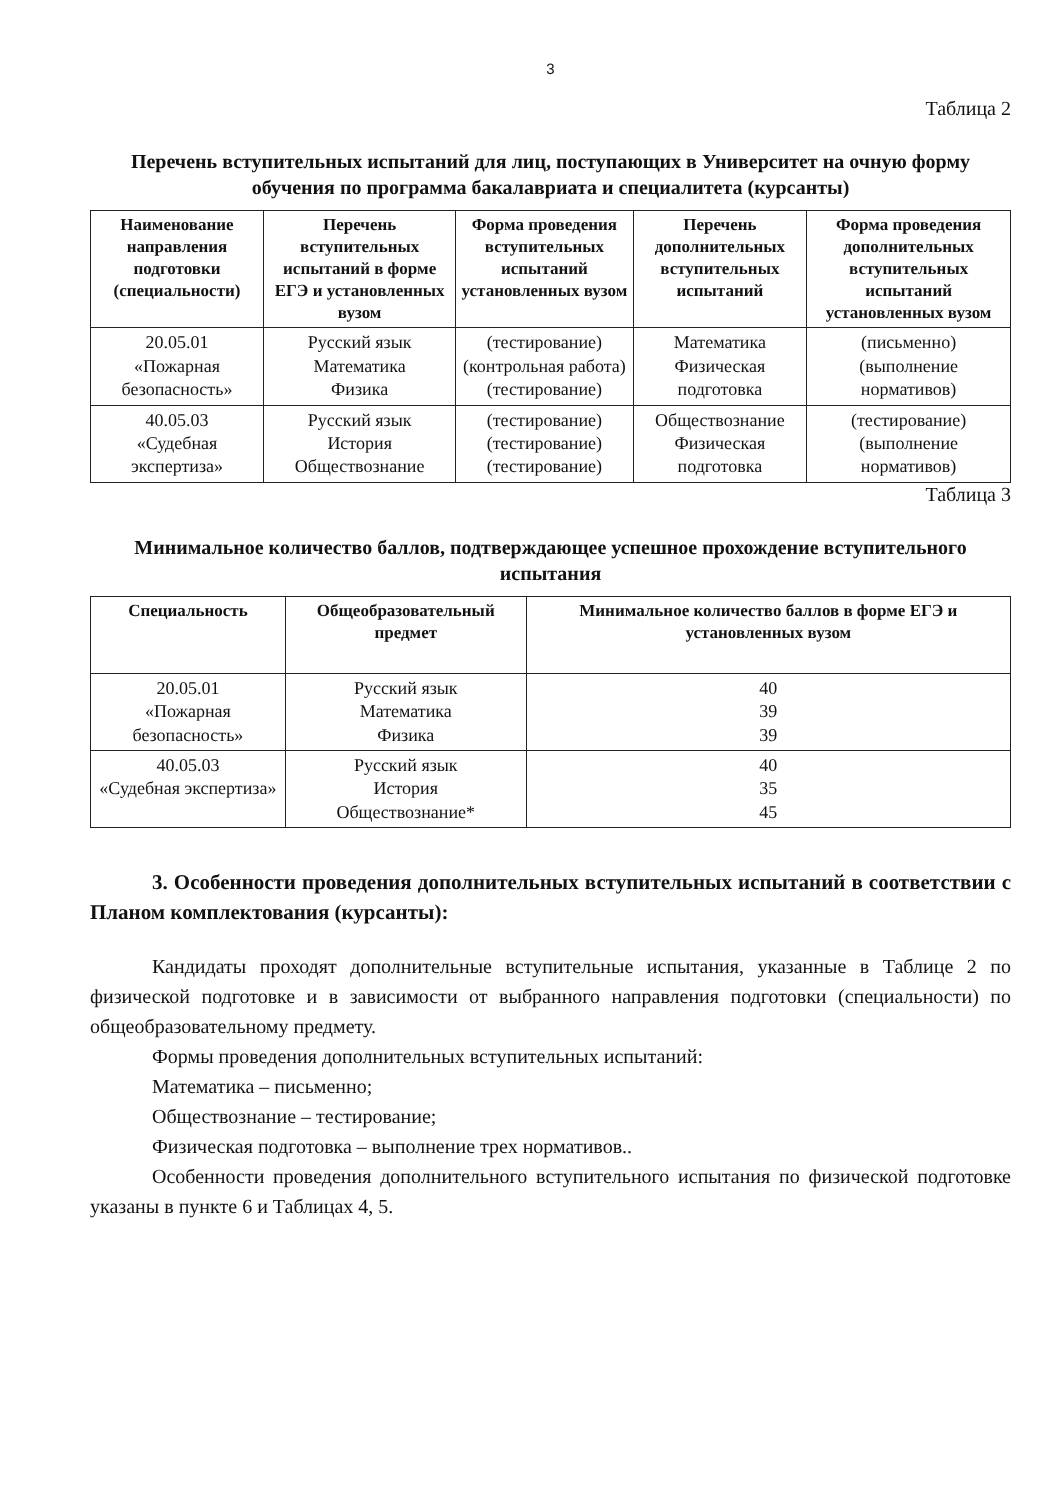3
Таблица 2
Перечень вступительных испытаний для лиц, поступающих в Университет на очную форму обучения по программа бакалавриата и специалитета (курсанты)
| Наименование направления подготовки (специальности) | Перечень вступительных испытаний в форме ЕГЭ и установленных вузом | Форма проведения вступительных испытаний установленных вузом | Перечень дополнительных вступительных испытаний | Форма проведения дополнительных вступительных испытаний установленных вузом |
| --- | --- | --- | --- | --- |
| 20.05.01 «Пожарная безопасность» | Русский язык Математика Физика | (тестирование) (контрольная работа) (тестирование) | Математика Физическая подготовка | (письменно) (выполнение нормативов) |
| 40.05.03 «Судебная экспертиза» | Русский язык История Обществознание | (тестирование) (тестирование) (тестирование) | Обществознание Физическая подготовка | (тестирование) (выполнение нормативов) |
Таблица 3
Минимальное количество баллов, подтверждающее успешное прохождение вступительного испытания
| Специальность | Общеобразовательный предмет | Минимальное количество баллов в форме ЕГЭ и установленных вузом |
| --- | --- | --- |
| 20.05.01 «Пожарная безопасность» | Русский язык Математика Физика | 40 39 39 |
| 40.05.03 «Судебная экспертиза» | Русский язык История Обществознание* | 40 35 45 |
3. Особенности проведения дополнительных вступительных испытаний в соответствии с Планом комплектования (курсанты):
Кандидаты проходят дополнительные вступительные испытания, указанные в Таблице 2 по физической подготовке и в зависимости от выбранного направления подготовки (специальности) по общеобразовательному предмету.
Формы проведения дополнительных вступительных испытаний:
Математика – письменно;
Обществознание – тестирование;
Физическая подготовка – выполнение трех нормативов..
Особенности проведения дополнительного вступительного испытания по физической подготовке указаны в пункте 6 и Таблицах 4, 5.